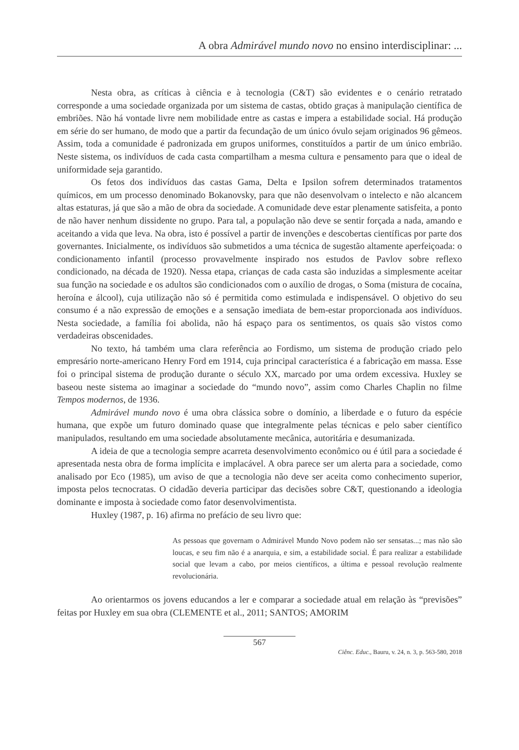A obra Admirável mundo novo no ensino interdisciplinar: ...
Nesta obra, as críticas à ciência e à tecnologia (C&T) são evidentes e o cenário retratado corresponde a uma sociedade organizada por um sistema de castas, obtido graças à manipulação científica de embriões. Não há vontade livre nem mobilidade entre as castas e impera a estabilidade social. Há produção em série do ser humano, de modo que a partir da fecundação de um único óvulo sejam originados 96 gêmeos. Assim, toda a comunidade é padronizada em grupos uniformes, constituídos a partir de um único embrião. Neste sistema, os indivíduos de cada casta compartilham a mesma cultura e pensamento para que o ideal de uniformidade seja garantido.
Os fetos dos indivíduos das castas Gama, Delta e Ipsilon sofrem determinados tratamentos químicos, em um processo denominado Bokanovsky, para que não desenvolvam o intelecto e não alcancem altas estaturas, já que são a mão de obra da sociedade. A comunidade deve estar plenamente satisfeita, a ponto de não haver nenhum dissidente no grupo. Para tal, a população não deve se sentir forçada a nada, amando e aceitando a vida que leva. Na obra, isto é possível a partir de invenções e descobertas científicas por parte dos governantes. Inicialmente, os indivíduos são submetidos a uma técnica de sugestão altamente aperfeiçoada: o condicionamento infantil (processo provavelmente inspirado nos estudos de Pavlov sobre reflexo condicionado, na década de 1920). Nessa etapa, crianças de cada casta são induzidas a simplesmente aceitar sua função na sociedade e os adultos são condicionados com o auxílio de drogas, o Soma (mistura de cocaína, heroína e álcool), cuja utilização não só é permitida como estimulada e indispensável. O objetivo do seu consumo é a não expressão de emoções e a sensação imediata de bem-estar proporcionada aos indivíduos. Nesta sociedade, a família foi abolida, não há espaço para os sentimentos, os quais são vistos como verdadeiras obscenidades.
No texto, há também uma clara referência ao Fordismo, um sistema de produção criado pelo empresário norte-americano Henry Ford em 1914, cuja principal característica é a fabricação em massa. Esse foi o principal sistema de produção durante o século XX, marcado por uma ordem excessiva. Huxley se baseou neste sistema ao imaginar a sociedade do “mundo novo”, assim como Charles Chaplin no filme Tempos modernos, de 1936.
Admirável mundo novo é uma obra clássica sobre o domínio, a liberdade e o futuro da espécie humana, que expõe um futuro dominado quase que integralmente pelas técnicas e pelo saber científico manipulados, resultando em uma sociedade absolutamente mecânica, autoritária e desumanizada.
A ideia de que a tecnologia sempre acarreta desenvolvimento econômico ou é útil para a sociedade é apresentada nesta obra de forma implícita e implacável. A obra parece ser um alerta para a sociedade, como analisado por Eco (1985), um aviso de que a tecnologia não deve ser aceita como conhecimento superior, imposta pelos tecnocratas. O cidadão deveria participar das decisões sobre C&T, questionando a ideologia dominante e imposta à sociedade como fator desenvolvimentista.
Huxley (1987, p. 16) afirma no prefácio de seu livro que:
As pessoas que governam o Admirável Mundo Novo podem não ser sensatas...; mas não são loucas, e seu fim não é a anarquia, e sim, a estabilidade social. É para realizar a estabilidade social que levam a cabo, por meios científicos, a última e pessoal revolução realmente revolucionária.
Ao orientarmos os jovens educandos a ler e comparar a sociedade atual em relação às “previsões” feitas por Huxley em sua obra (CLEMENTE et al., 2011; SANTOS; AMORIM
567
Ciênc. Educ., Bauru, v. 24, n. 3, p. 563-580, 2018